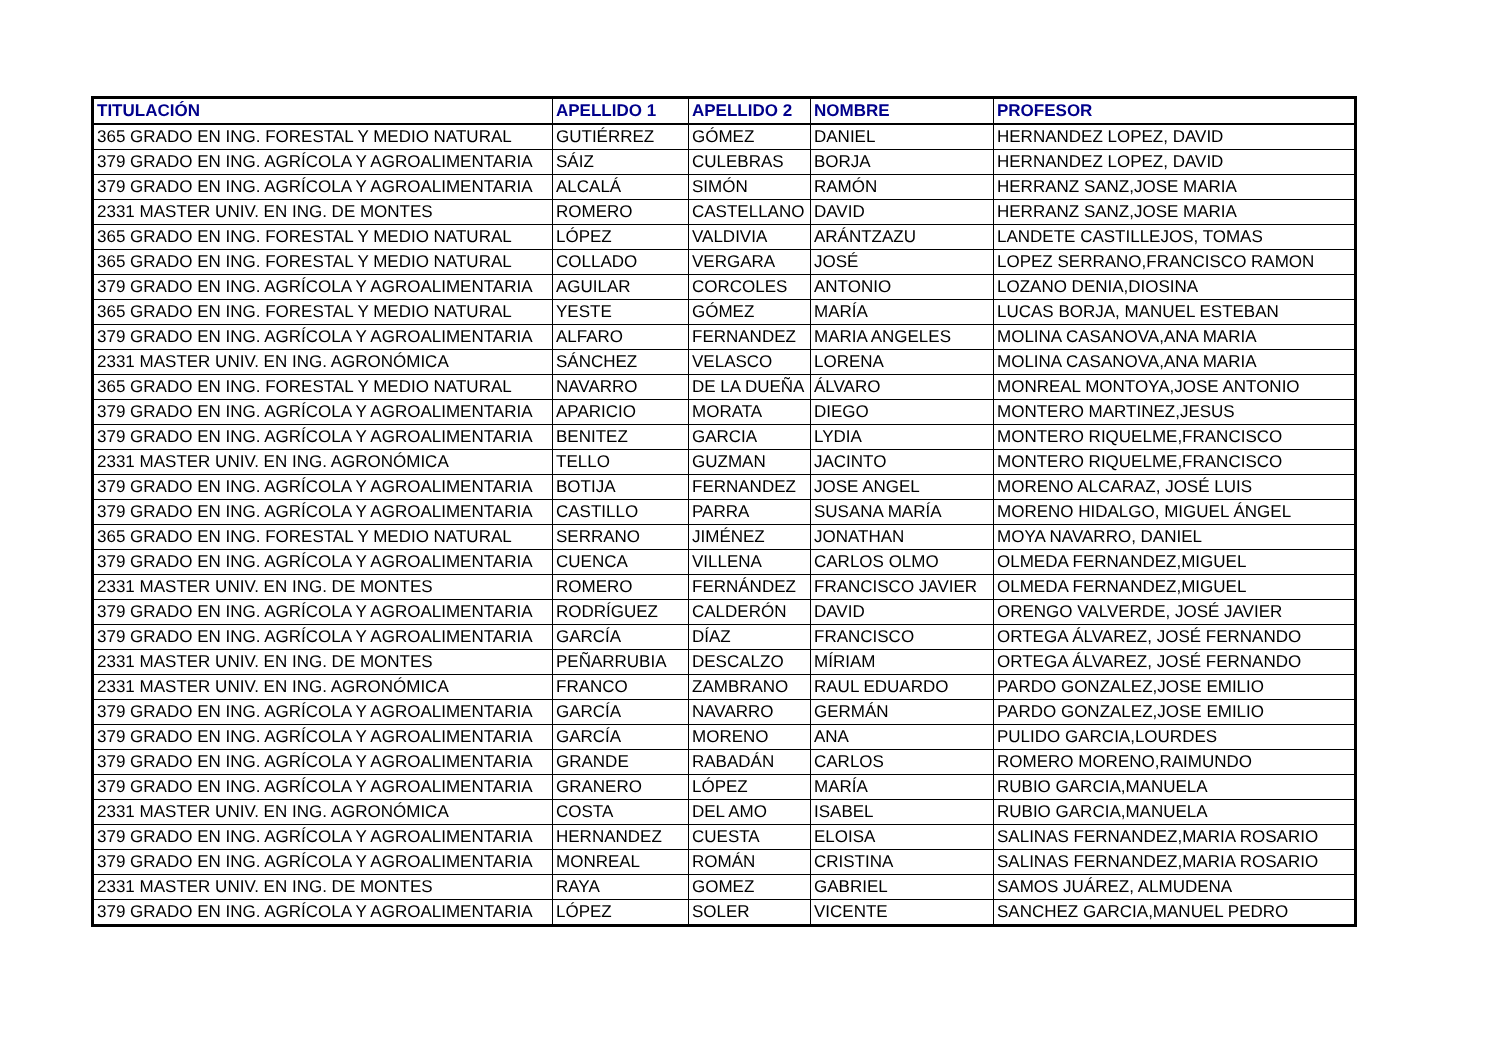| TITULACIÓN | APELLIDO 1 | APELLIDO 2 | NOMBRE | PROFESOR |
| --- | --- | --- | --- | --- |
| 365 GRADO EN ING. FORESTAL Y MEDIO NATURAL | GUTIÉRREZ | GÓMEZ | DANIEL | HERNANDEZ LOPEZ, DAVID |
| 379 GRADO EN ING. AGRÍCOLA Y AGROALIMENTARIA | SÁIZ | CULEBRAS | BORJA | HERNANDEZ LOPEZ, DAVID |
| 379 GRADO EN ING. AGRÍCOLA Y AGROALIMENTARIA | ALCALÁ | SIMÓN | RAMÓN | HERRANZ SANZ,JOSE MARIA |
| 2331 MASTER UNIV. EN ING. DE MONTES | ROMERO | CASTELLANO | DAVID | HERRANZ SANZ,JOSE MARIA |
| 365 GRADO EN ING. FORESTAL Y MEDIO NATURAL | LÓPEZ | VALDIVIA | ARÁNTZAZU | LANDETE CASTILLEJOS, TOMAS |
| 365 GRADO EN ING. FORESTAL Y MEDIO NATURAL | COLLADO | VERGARA | JOSÉ | LOPEZ SERRANO,FRANCISCO RAMON |
| 379 GRADO EN ING. AGRÍCOLA Y AGROALIMENTARIA | AGUILAR | CORCOLES | ANTONIO | LOZANO DENIA,DIOSINA |
| 365 GRADO EN ING. FORESTAL Y MEDIO NATURAL | YESTE | GÓMEZ | MARÍA | LUCAS BORJA, MANUEL ESTEBAN |
| 379 GRADO EN ING. AGRÍCOLA Y AGROALIMENTARIA | ALFARO | FERNANDEZ | MARIA ANGELES | MOLINA CASANOVA,ANA MARIA |
| 2331 MASTER UNIV. EN ING. AGRONÓMICA | SÁNCHEZ | VELASCO | LORENA | MOLINA CASANOVA,ANA MARIA |
| 365 GRADO EN ING. FORESTAL Y MEDIO NATURAL | NAVARRO | DE LA DUEÑA | ÁLVARO | MONREAL MONTOYA,JOSE ANTONIO |
| 379 GRADO EN ING. AGRÍCOLA Y AGROALIMENTARIA | APARICIO | MORATA | DIEGO | MONTERO MARTINEZ,JESUS |
| 379 GRADO EN ING. AGRÍCOLA Y AGROALIMENTARIA | BENITEZ | GARCIA | LYDIA | MONTERO RIQUELME,FRANCISCO |
| 2331 MASTER UNIV. EN ING. AGRONÓMICA | TELLO | GUZMAN | JACINTO | MONTERO RIQUELME,FRANCISCO |
| 379 GRADO EN ING. AGRÍCOLA Y AGROALIMENTARIA | BOTIJA | FERNANDEZ | JOSE ANGEL | MORENO ALCARAZ, JOSÉ LUIS |
| 379 GRADO EN ING. AGRÍCOLA Y AGROALIMENTARIA | CASTILLO | PARRA | SUSANA MARÍA | MORENO HIDALGO, MIGUEL ÁNGEL |
| 365 GRADO EN ING. FORESTAL Y MEDIO NATURAL | SERRANO | JIMÉNEZ | JONATHAN | MOYA NAVARRO, DANIEL |
| 379 GRADO EN ING. AGRÍCOLA Y AGROALIMENTARIA | CUENCA | VILLENA | CARLOS OLMO | OLMEDA FERNANDEZ,MIGUEL |
| 2331 MASTER UNIV. EN ING. DE MONTES | ROMERO | FERNÁNDEZ | FRANCISCO JAVIER | OLMEDA FERNANDEZ,MIGUEL |
| 379 GRADO EN ING. AGRÍCOLA Y AGROALIMENTARIA | RODRÍGUEZ | CALDERÓN | DAVID | ORENGO VALVERDE, JOSÉ JAVIER |
| 379 GRADO EN ING. AGRÍCOLA Y AGROALIMENTARIA | GARCÍA | DÍAZ | FRANCISCO | ORTEGA ÁLVAREZ, JOSÉ FERNANDO |
| 2331 MASTER UNIV. EN ING. DE MONTES | PEÑARRUBIA | DESCALZO | MÍRIAM | ORTEGA ÁLVAREZ, JOSÉ FERNANDO |
| 2331 MASTER UNIV. EN ING. AGRONÓMICA | FRANCO | ZAMBRANO | RAUL EDUARDO | PARDO GONZALEZ,JOSE EMILIO |
| 379 GRADO EN ING. AGRÍCOLA Y AGROALIMENTARIA | GARCÍA | NAVARRO | GERMÁN | PARDO GONZALEZ,JOSE EMILIO |
| 379 GRADO EN ING. AGRÍCOLA Y AGROALIMENTARIA | GARCÍA | MORENO | ANA | PULIDO GARCIA,LOURDES |
| 379 GRADO EN ING. AGRÍCOLA Y AGROALIMENTARIA | GRANDE | RABADÁN | CARLOS | ROMERO MORENO,RAIMUNDO |
| 379 GRADO EN ING. AGRÍCOLA Y AGROALIMENTARIA | GRANERO | LÓPEZ | MARÍA | RUBIO GARCIA,MANUELA |
| 2331 MASTER UNIV. EN ING. AGRONÓMICA | COSTA | DEL AMO | ISABEL | RUBIO GARCIA,MANUELA |
| 379 GRADO EN ING. AGRÍCOLA Y AGROALIMENTARIA | HERNANDEZ | CUESTA | ELOISA | SALINAS FERNANDEZ,MARIA ROSARIO |
| 379 GRADO EN ING. AGRÍCOLA Y AGROALIMENTARIA | MONREAL | ROMÁN | CRISTINA | SALINAS FERNANDEZ,MARIA ROSARIO |
| 2331 MASTER UNIV. EN ING. DE MONTES | RAYA | GOMEZ | GABRIEL | SAMOS JUÁREZ, ALMUDENA |
| 379 GRADO EN ING. AGRÍCOLA Y AGROALIMENTARIA | LÓPEZ | SOLER | VICENTE | SANCHEZ GARCIA,MANUEL PEDRO |